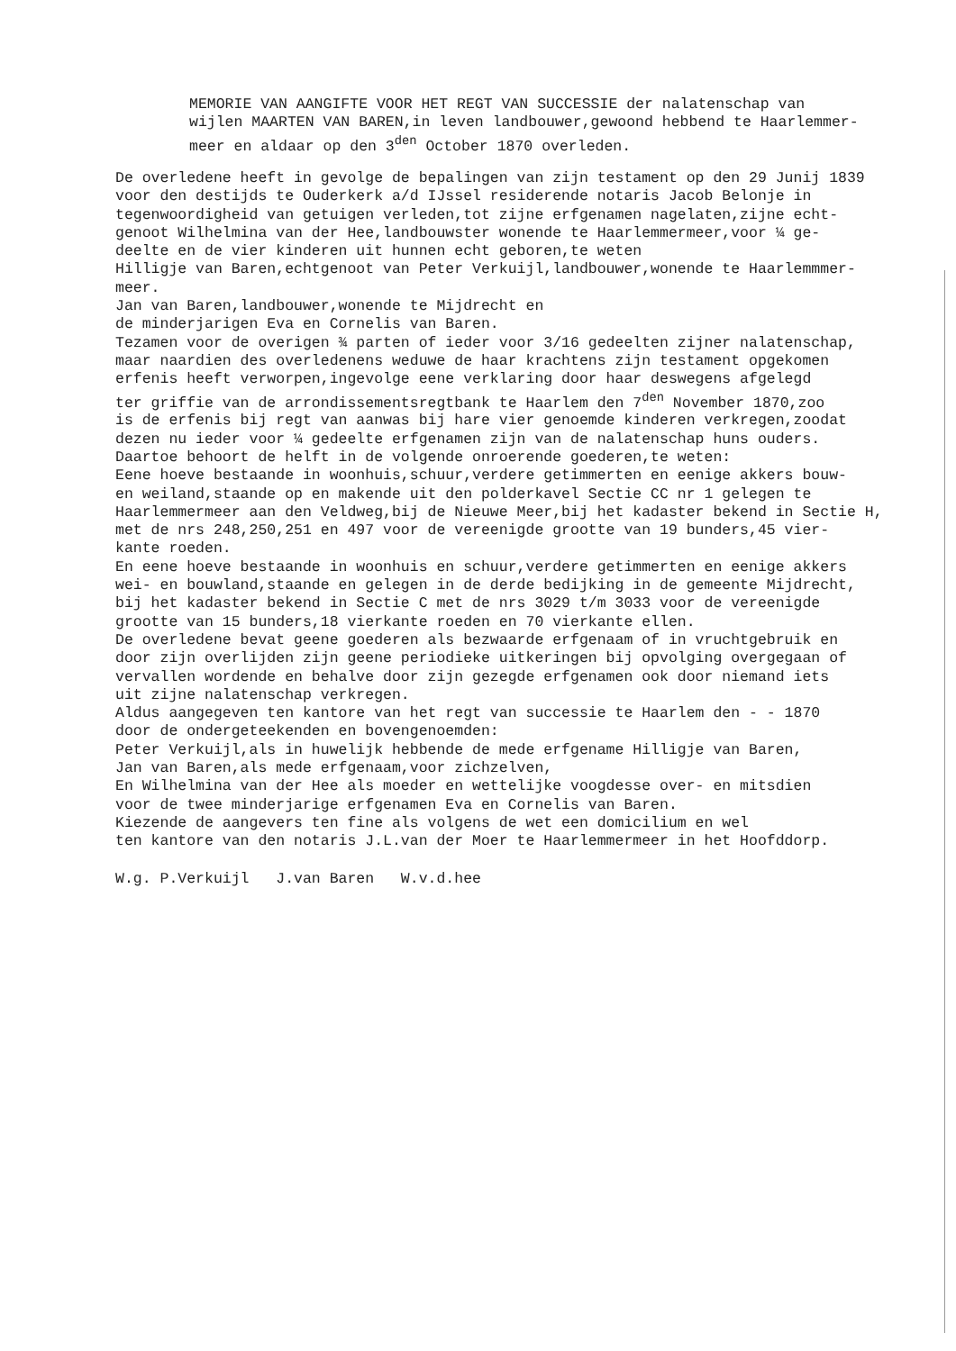MEMORIE VAN AANGIFTE VOOR HET REGT VAN SUCCESSIE der nalatenschap van
wijlen MAARTEN VAN BAREN,in leven landbouwer,gewoond hebbend te Haarlemmer-
meer en aldaar op den 3<sup>den</sup> October 1870 overleden.
De overledene heeft in gevolge de bepalingen van zijn testament op den 29 Junij 1839
voor den destijds te Ouderkerk a/d IJssel residerende notaris Jacob Belonje in
tegenwoordigheid van getuigen verleden,tot zijne erfgenamen nagelaten,zijne echt-
genoot Wilhelmina van der Hee,landbouwster wonende te Haarlemmermeer,voor ¼ ge-
deelte en de vier kinderen uit hunnen echt geboren,te weten
Hilligje van Baren,echtgenoot van Peter Verkuijl,landbouwer,wonende te Haarlemmmer-
meer.
Jan van Baren,landbouwer,wonende te Mijdrecht en
de minderjarigen Eva en Cornelis van Baren.
Tezamen voor de overigen ¾ parten of ieder voor 3/16 gedeelten zijner nalatenschap,
maar naardien des overledenens weduwe de haar krachtens zijn testament opgekomen
erfenis heeft verworpen,ingevolge eene verklaring door haar deswegens afgelegd
ter griffie van de arrondissementsregtbank te Haarlem den 7<sup>den</sup> November 1870,zoo
is de erfenis bij regt van aanwas bij hare vier genoemde kinderen verkregen,zoodat
dezen nu ieder voor ¼ gedeelte erfgenamen zijn van de nalatenschap huns ouders.
Daartoe behoort de helft in de volgende onroerende goederen,te weten:
Eene hoeve bestaande in woonhuis,schuur,verdere getimmerten en eenige akkers bouw-
en weiland,staande op en makende uit den polderkavel Sectie CC nr 1 gelegen te
Haarlemmermeer aan den Veldweg,bij de Nieuwe Meer,bij het kadaster bekend in Sectie H,
met de nrs 248,250,251 en 497 voor de vereenigde grootte van 19 bunders,45 vier-
kante roeden.
En eene hoeve bestaande in woonhuis en schuur,verdere getimmerten en eenige akkers
wei- en bouwland,staande en gelegen in de derde bedijking in de gemeente Mijdrecht,
bij het kadaster bekend in Sectie C met de nrs 3029 t/m 3033 voor de vereenigde
grootte van 15 bunders,18 vierkante roeden en 70 vierkante ellen.
De overledene bevat geene goederen als bezwaarde erfgenaam of in vruchtgebruik en
door zijn overlijden zijn geene periodieke uitkeringen bij opvolging overgegaan of
vervallen wordende en behalve door zijn gezegde erfgenamen ook door niemand iets
uit zijne nalatenschap verkregen.
Aldus aangegeven ten kantore van het regt van successie te Haarlem den - - 1870
door de ondergeteekenden en bovengenoemden:
Peter Verkuijl,als in huwelijk hebbende de mede erfgename Hilligje van Baren,
Jan van Baren,als mede erfgenaam,voor zichzelven,
En Wilhelmina van der Hee als moeder en wettelijke voogdesse over- en mitsdien
voor de twee minderjarige erfgenamen Eva en Cornelis van Baren.
Kiezende de aangevers ten fine als volgens de wet een domicilium en wel
ten kantore van den notaris J.L.van der Moer te Haarlemmermeer in het Hoofddorp.
W.g. P.Verkuijl J.van Baren W.v.d.hee